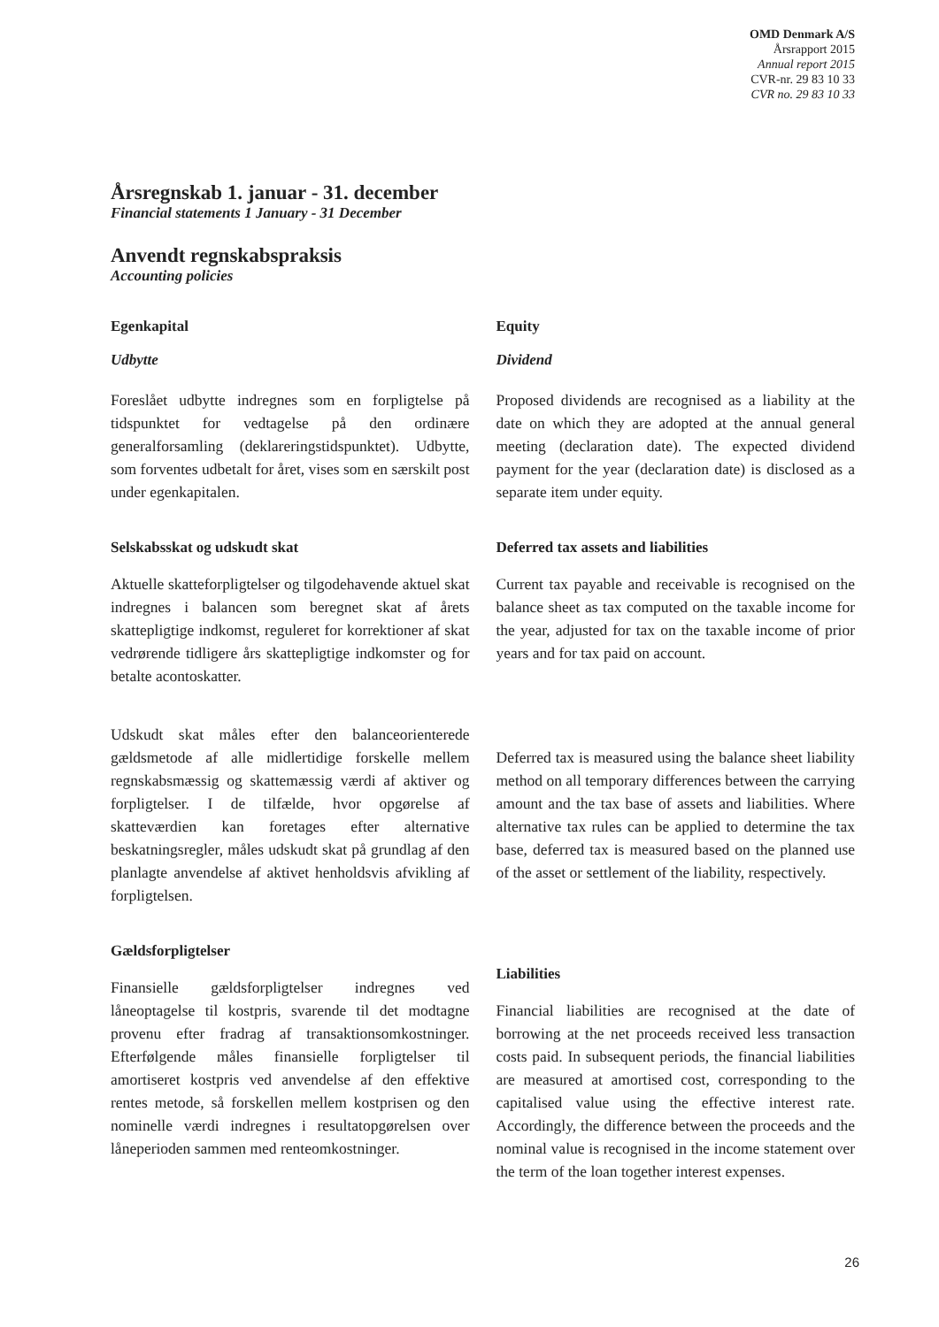OMD Denmark A/S
Årsrapport 2015
Annual report 2015
CVR-nr. 29 83 10 33
CVR no. 29 83 10 33
Årsregnskab 1. januar - 31. december
Financial statements 1 January - 31 December
Anvendt regnskabspraksis
Accounting policies
Egenkapital
Udbytte
Foreslået udbytte indregnes som en forpligtelse på tidspunktet for vedtagelse på den ordinære generalforsamling (deklareringstidspunktet). Udbytte, som forventes udbetalt for året, vises som en særskilt post under egenkapitalen.
Selskabsskat og udskudt skat
Aktuelle skatteforpligtelser og tilgodehavende aktuel skat indregnes i balancen som beregnet skat af årets skattepligtige indkomst, reguleret for korrektioner af skat vedrørende tidligere års skattepligtige indkomster og for betalte acontoskatter.
Udskudt skat måles efter den balanceorienterede gældsmetode af alle midlertidige forskelle mellem regnskabsmæssig og skattemæssig værdi af aktiver og forpligtelser. I de tilfælde, hvor opgørelse af skatteværdien kan foretages efter alternative beskatningsregler, måles udskudt skat på grundlag af den planlagte anvendelse af aktivet henholdsvis afvikling af forpligtelsen.
Gældsforpligtelser
Finansielle gældsforpligtelser indregnes ved låneoptagelse til kostpris, svarende til det modtagne provenu efter fradrag af transaktionsomkostninger. Efterfølgende måles finansielle forpligtelser til amortiseret kostpris ved anvendelse af den effektive rentes metode, så forskellen mellem kostprisen og den nominelle værdi indregnes i resultatopgørelsen over låneperioden sammen med renteomkostninger.
Equity
Dividend
Proposed dividends are recognised as a liability at the date on which they are adopted at the annual general meeting (declaration date). The expected dividend payment for the year (declaration date) is disclosed as a separate item under equity.
Deferred tax assets and liabilities
Current tax payable and receivable is recognised on the balance sheet as tax computed on the taxable income for the year, adjusted for tax on the taxable income of prior years and for tax paid on account.
Deferred tax is measured using the balance sheet liability method on all temporary differences between the carrying amount and the tax base of assets and liabilities. Where alternative tax rules can be applied to determine the tax base, deferred tax is measured based on the planned use of the asset or settlement of the liability, respectively.
Liabilities
Financial liabilities are recognised at the date of borrowing at the net proceeds received less transaction costs paid. In subsequent periods, the financial liabilities are measured at amortised cost, corresponding to the capitalised value using the effective interest rate. Accordingly, the difference between the proceeds and the nominal value is recognised in the income statement over the term of the loan together interest expenses.
26